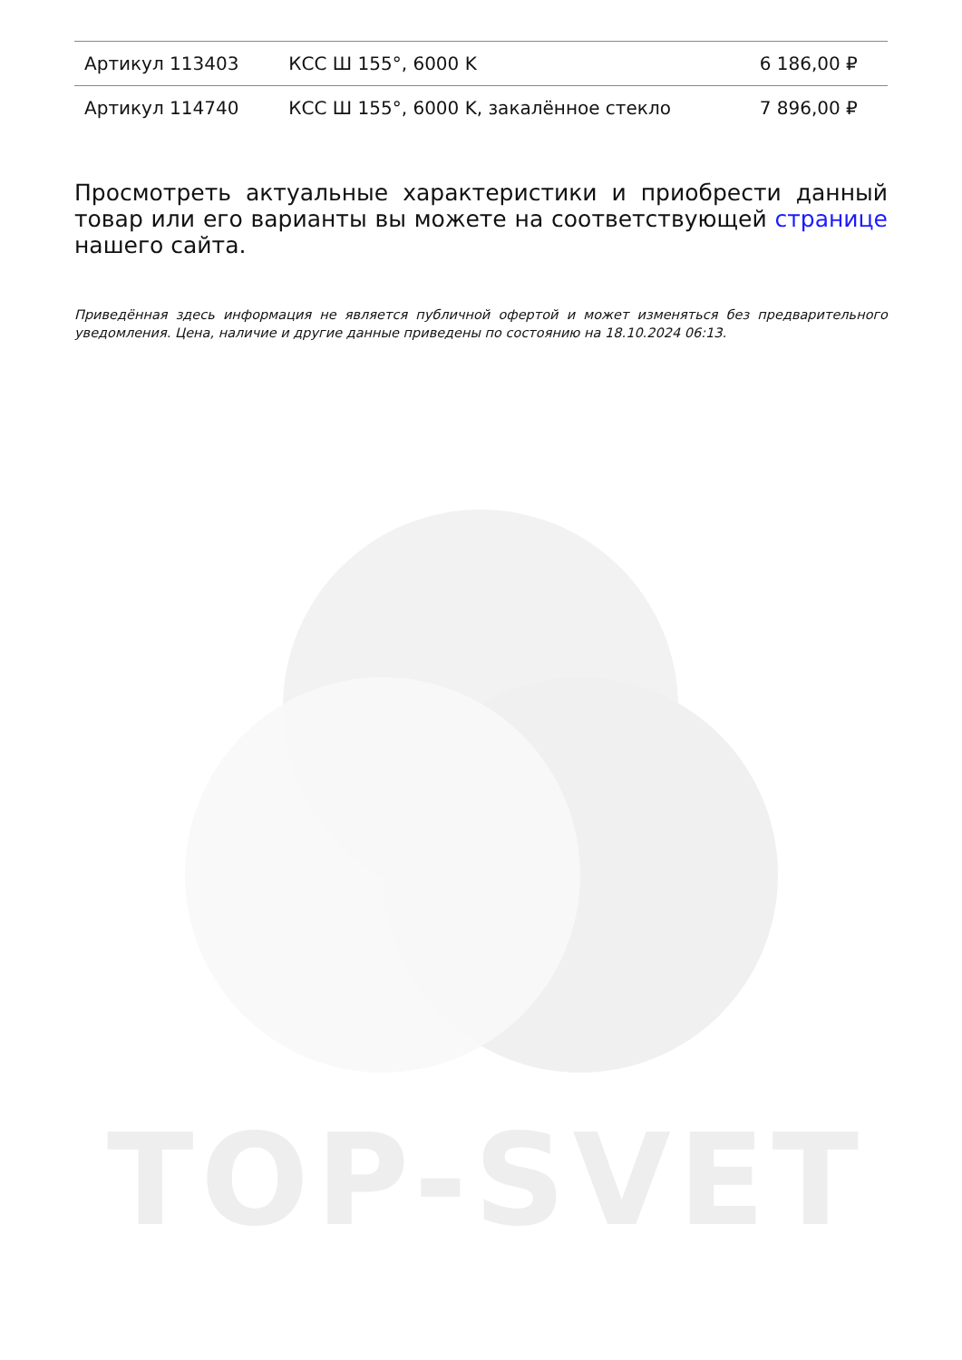TOP-SVET
| Артикул 113403 | КСС Ш 155°, 6000 K | 6 186,00 ₽ |
| Артикул 114740 | КСС Ш 155°, 6000 K, закалённое стекло | 7 896,00 ₽ |
Просмотреть актуальные характеристики и приобрести данный товар или его варианты вы можете на соответствующей странице нашего сайта.
Приведённая здесь информация не является публичной офертой и может изменяться без предварительного уведомления. Цена, наличие и другие данные приведены по состоянию на 18.10.2024 06:13.